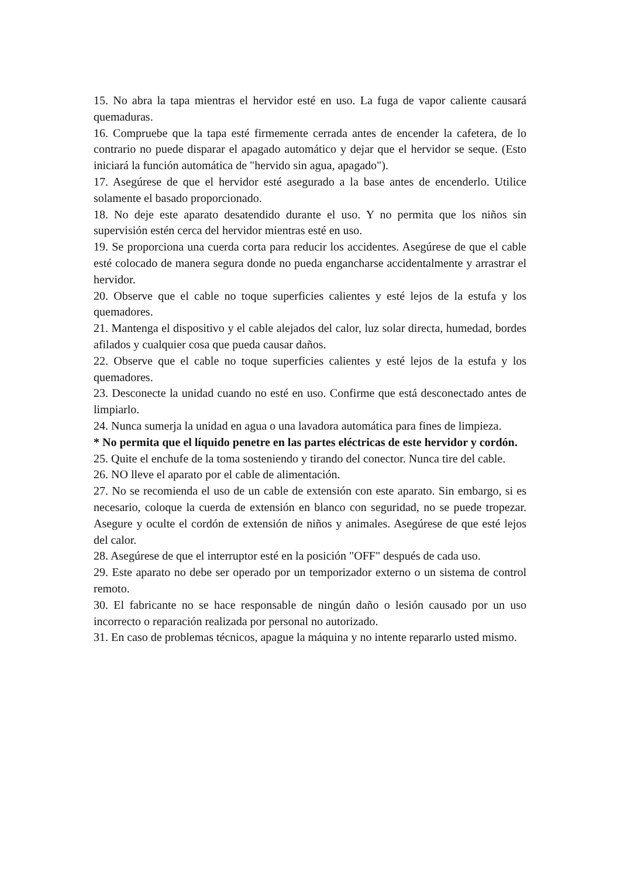15. No abra la tapa mientras el hervidor esté en uso. La fuga de vapor caliente causará quemaduras.
16. Compruebe que la tapa esté firmemente cerrada antes de encender la cafetera, de lo contrario no puede disparar el apagado automático y dejar que el hervidor se seque. (Esto iniciará la función automática de "hervido sin agua, apagado").
17. Asegúrese de que el hervidor esté asegurado a la base antes de encenderlo. Utilice solamente el basado proporcionado.
18. No deje este aparato desatendido durante el uso. Y no permita que los niños sin supervisión estén cerca del hervidor mientras esté en uso.
19. Se proporciona una cuerda corta para reducir los accidentes. Asegúrese de que el cable esté colocado de manera segura donde no pueda engancharse accidentalmente y arrastrar el hervidor.
20. Observe que el cable no toque superficies calientes y esté lejos de la estufa y los quemadores.
21. Mantenga el dispositivo y el cable alejados del calor, luz solar directa, humedad, bordes afilados y cualquier cosa que pueda causar daños.
22. Observe que el cable no toque superficies calientes y esté lejos de la estufa y los quemadores.
23. Desconecte la unidad cuando no esté en uso. Confirme que está desconectado antes de limpiarlo.
24. Nunca sumerja la unidad en agua o una lavadora automática para fines de limpieza.
* No permita que el líquido penetre en las partes eléctricas de este hervidor y cordón.
25. Quite el enchufe de la toma sosteniendo y tirando del conector. Nunca tire del cable.
26. NO lleve el aparato por el cable de alimentación.
27. No se recomienda el uso de un cable de extensión con este aparato. Sin embargo, si es necesario, coloque la cuerda de extensión en blanco con seguridad, no se puede tropezar. Asegure y oculte el cordón de extensión de niños y animales. Asegúrese de que esté lejos del calor.
28. Asegúrese de que el interruptor esté en la posición "OFF" después de cada uso.
29. Este aparato no debe ser operado por un temporizador externo o un sistema de control remoto.
30. El fabricante no se hace responsable de ningún daño o lesión causado por un uso incorrecto o reparación realizada por personal no autorizado.
31. En caso de problemas técnicos, apague la máquina y no intente repararlo usted mismo.